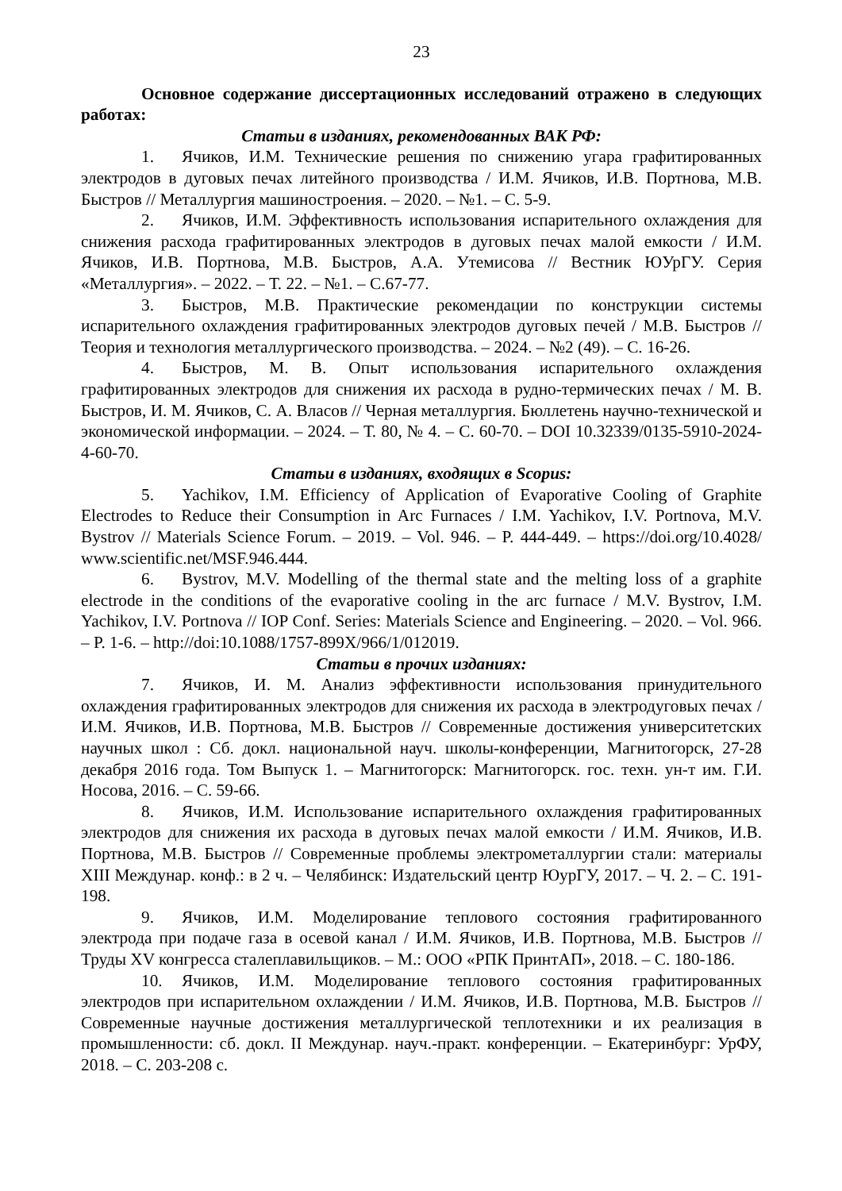23
Основное содержание диссертационных исследований отражено в следующих работах:
Статьи в изданиях, рекомендованных ВАК РФ:
1. Ячиков, И.М. Технические решения по снижению угара графитированных электродов в дуговых печах литейного производства / И.М. Ячиков, И.В. Портнова, М.В. Быстров // Металлургия машиностроения. – 2020. – №1. – С. 5-9.
2. Ячиков, И.М. Эффективность использования испарительного охлаждения для снижения расхода графитированных электродов в дуговых печах малой емкости / И.М. Ячиков, И.В. Портнова, М.В. Быстров, А.А. Утемисова // Вестник ЮУрГУ. Серия «Металлургия». – 2022. – Т. 22. – №1. – С.67-77.
3. Быстров, М.В. Практические рекомендации по конструкции системы испарительного охлаждения графитированных электродов дуговых печей / М.В. Быстров // Теория и технология металлургического производства. – 2024. – №2 (49). – С. 16-26.
4. Быстров, М. В. Опыт использования испарительного охлаждения графитированных электродов для снижения их расхода в рудно-термических печах / М. В. Быстров, И. М. Ячиков, С. А. Власов // Черная металлургия. Бюллетень научно-технической и экономической информации. – 2024. – Т. 80, № 4. – С. 60-70. – DOI 10.32339/0135-5910-2024-4-60-70.
Статьи в изданиях, входящих в Scopus:
5. Yachikov, I.M. Efficiency of Application of Evaporative Cooling of Graphite Electrodes to Reduce their Consumption in Arc Furnaces / I.M. Yachikov, I.V. Portnova, M.V. Bystrov // Materials Science Forum. – 2019. – Vol. 946. – P. 444-449. – https://doi.org/10.4028/ www.scientific.net/MSF.946.444.
6. Bystrov, M.V. Modelling of the thermal state and the melting loss of a graphite electrode in the conditions of the evaporative cooling in the arc furnace / M.V. Bystrov, I.M. Yachikov, I.V. Portnova // IOP Conf. Series: Materials Science and Engineering. – 2020. – Vol. 966. – P. 1-6. – http://doi:10.1088/1757-899X/966/1/012019.
Статьи в прочих изданиях:
7. Ячиков, И. М. Анализ эффективности использования принудительного охлаждения графитированных электродов для снижения их расхода в электродуговых печах / И.М. Ячиков, И.В. Портнова, М.В. Быстров // Современные достижения университетских научных школ : Сб. докл. национальной науч. школы-конференции, Магнитогорск, 27-28 декабря 2016 года. Том Выпуск 1. – Магнитогорск: Магнитогорск. гос. техн. ун-т им. Г.И. Носова, 2016. – С. 59-66.
8. Ячиков, И.М. Использование испарительного охлаждения графитированных электродов для снижения их расхода в дуговых печах малой емкости / И.М. Ячиков, И.В. Портнова, М.В. Быстров // Современные проблемы электрометаллургии стали: материалы XIII Междунар. конф.: в 2 ч. – Челябинск: Издательский центр ЮурГУ, 2017. – Ч. 2. – С. 191-198.
9. Ячиков, И.М. Моделирование теплового состояния графитированного электрода при подаче газа в осевой канал / И.М. Ячиков, И.В. Портнова, М.В. Быстров // Труды XV конгресса сталеплавильщиков. – М.: ООО «РПК ПринтАП», 2018. – С. 180-186.
10. Ячиков, И.М. Моделирование теплового состояния графитированных электродов при испарительном охлаждении / И.М. Ячиков, И.В. Портнова, М.В. Быстров // Современные научные достижения металлургической теплотехники и их реализация в промышленности: сб. докл. II Междунар. науч.-практ. конференции. – Екатеринбург: УрФУ, 2018. – С. 203-208 с.